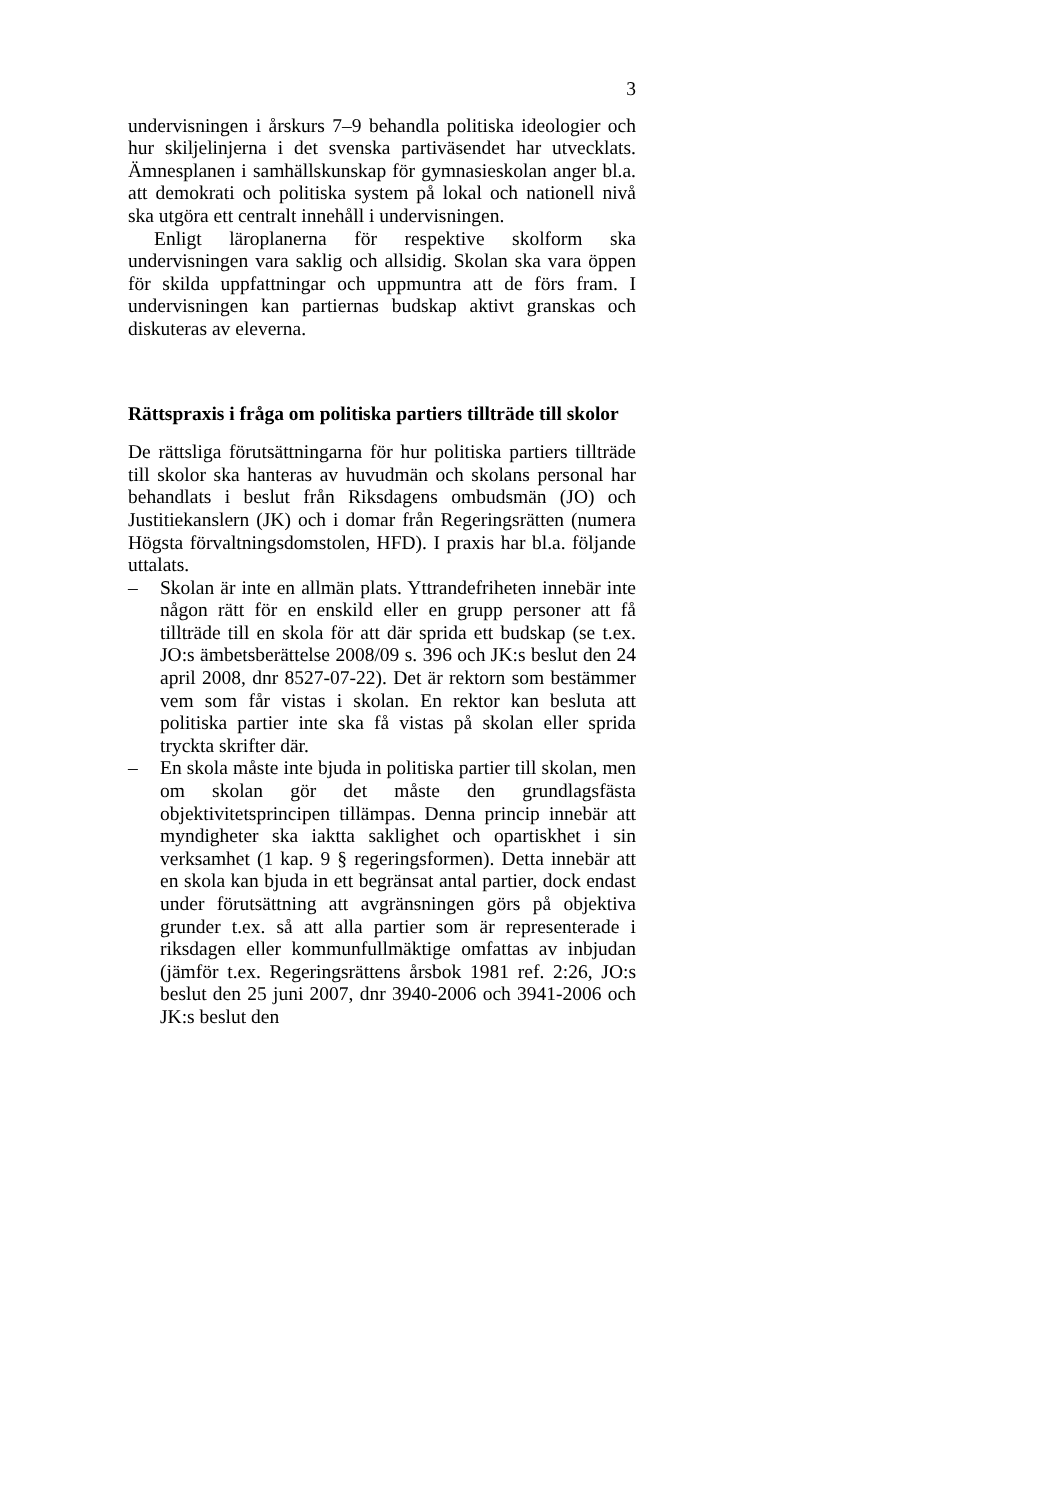3
undervisningen i årskurs 7–9 behandla politiska ideologier och hur skiljelinjerna i det svenska partiväsendet har utvecklats. Ämnesplanen i samhällskunskap för gymnasieskolan anger bl.a. att demokrati och politiska system på lokal och nationell nivå ska utgöra ett centralt innehåll i undervisningen.
Enligt läroplanerna för respektive skolform ska undervisningen vara saklig och allsidig. Skolan ska vara öppen för skilda uppfattningar och uppmuntra att de förs fram. I undervisningen kan partiernas budskap aktivt granskas och diskuteras av eleverna.
Rättspraxis i fråga om politiska partiers tillträde till skolor
De rättsliga förutsättningarna för hur politiska partiers tillträde till skolor ska hanteras av huvudmän och skolans personal har behandlats i beslut från Riksdagens ombudsmän (JO) och Justitiekanslern (JK) och i domar från Regeringsrätten (numera Högsta förvaltningsdomstolen, HFD). I praxis har bl.a. följande uttalats.
– Skolan är inte en allmän plats. Yttrandefriheten innebär inte någon rätt för en enskild eller en grupp personer att få tillträde till en skola för att där sprida ett budskap (se t.ex. JO:s ämbetsberättelse 2008/09 s. 396 och JK:s beslut den 24 april 2008, dnr 8527-07-22). Det är rektorn som bestämmer vem som får vistas i skolan. En rektor kan besluta att politiska partier inte ska få vistas på skolan eller sprida tryckta skrifter där.
– En skola måste inte bjuda in politiska partier till skolan, men om skolan gör det måste den grundlagsfästa objektivitetsprincipen tillämpas. Denna princip innebär att myndigheter ska iaktta saklighet och opartiskhet i sin verksamhet (1 kap. 9 § regeringsformen). Detta innebär att en skola kan bjuda in ett begränsat antal partier, dock endast under förutsättning att avgränsningen görs på objektiva grunder t.ex. så att alla partier som är representerade i riksdagen eller kommunfullmäktige omfattas av inbjudan (jämför t.ex. Regeringsrättens årsbok 1981 ref. 2:26, JO:s beslut den 25 juni 2007, dnr 3940-2006 och 3941-2006 och JK:s beslut den